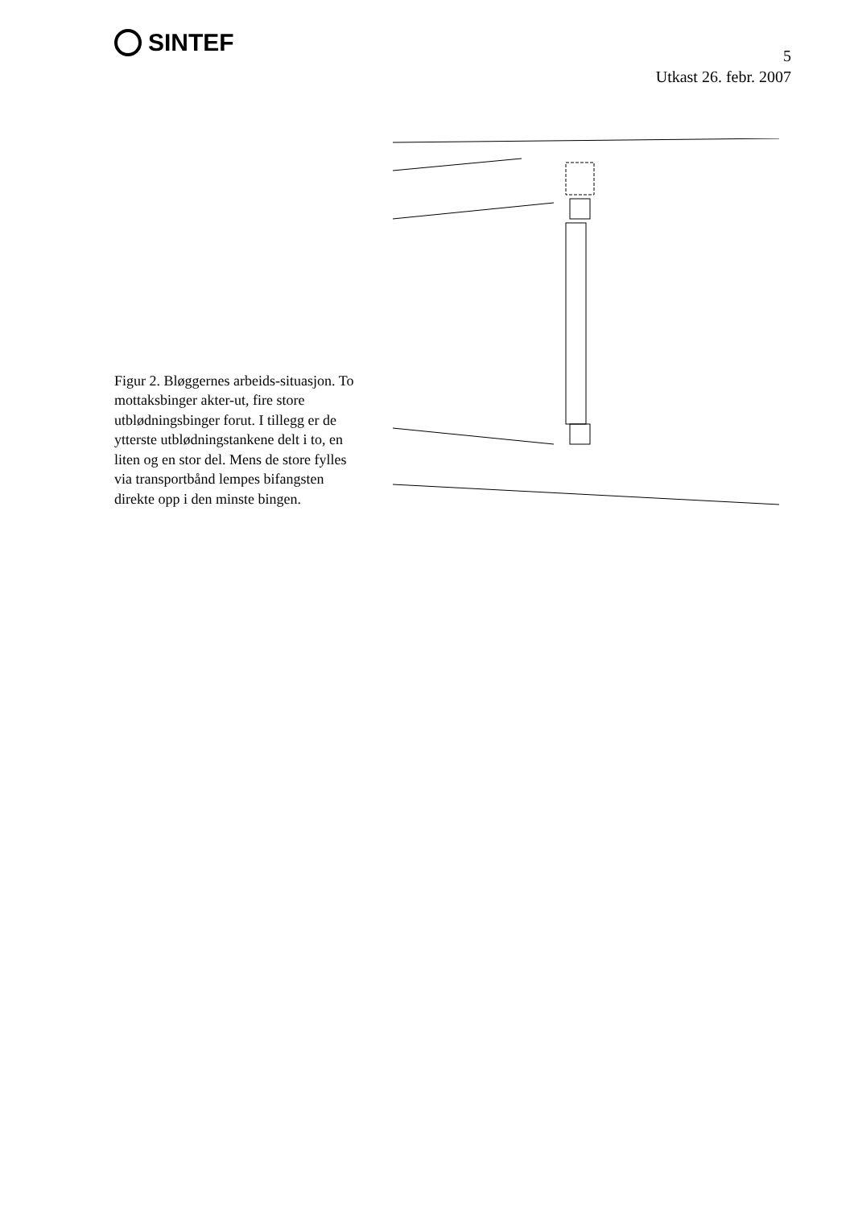SINTEF
5
Utkast 26. febr. 2007
Figur 2. Bløggernes arbeids-situasjon. To mottaksbinger akter-ut, fire store utblødningsbinger forut. I tillegg er de ytterste utblødningstankene delt i to, en liten og en stor del. Mens de store fylles via transportbånd lempes bifangsten direkte opp i den minste bingen.